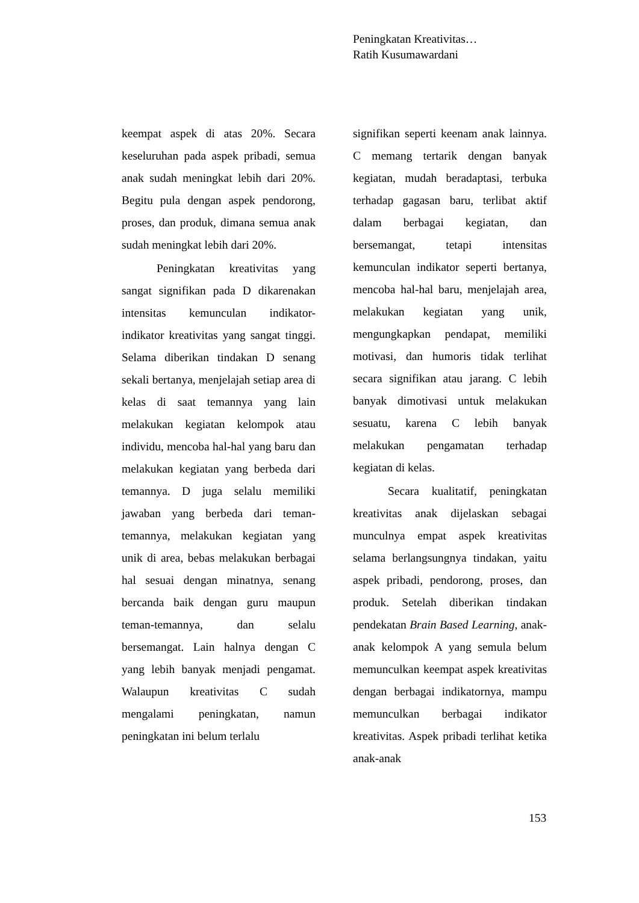Peningkatan Kreativitas…
Ratih Kusumawardani
keempat aspek di atas 20%. Secara keseluruhan pada aspek pribadi, semua anak sudah meningkat lebih dari 20%. Begitu pula dengan aspek pendorong, proses, dan produk, dimana semua anak sudah meningkat lebih dari 20%.
Peningkatan kreativitas yang sangat signifikan pada D dikarenakan intensitas kemunculan indikator-indikator kreativitas yang sangat tinggi. Selama diberikan tindakan D senang sekali bertanya, menjelajah setiap area di kelas di saat temannya yang lain melakukan kegiatan kelompok atau individu, mencoba hal-hal yang baru dan melakukan kegiatan yang berbeda dari temannya. D juga selalu memiliki jawaban yang berbeda dari teman-temannya, melakukan kegiatan yang unik di area, bebas melakukan berbagai hal sesuai dengan minatnya, senang bercanda baik dengan guru maupun teman-temannya, dan selalu bersemangat. Lain halnya dengan C yang lebih banyak menjadi pengamat. Walaupun kreativitas C sudah mengalami peningkatan, namun peningkatan ini belum terlalu
signifikan seperti keenam anak lainnya. C memang tertarik dengan banyak kegiatan, mudah beradaptasi, terbuka terhadap gagasan baru, terlibat aktif dalam berbagai kegiatan, dan bersemangat, tetapi intensitas kemunculan indikator seperti bertanya, mencoba hal-hal baru, menjelajah area, melakukan kegiatan yang unik, mengungkapkan pendapat, memiliki motivasi, dan humoris tidak terlihat secara signifikan atau jarang. C lebih banyak dimotivasi untuk melakukan sesuatu, karena C lebih banyak melakukan pengamatan terhadap kegiatan di kelas.
Secara kualitatif, peningkatan kreativitas anak dijelaskan sebagai munculnya empat aspek kreativitas selama berlangsungnya tindakan, yaitu aspek pribadi, pendorong, proses, dan produk. Setelah diberikan tindakan pendekatan Brain Based Learning, anak-anak kelompok A yang semula belum memunculkan keempat aspek kreativitas dengan berbagai indikatornya, mampu memunculkan berbagai indikator kreativitas. Aspek pribadi terlihat ketika anak-anak
153